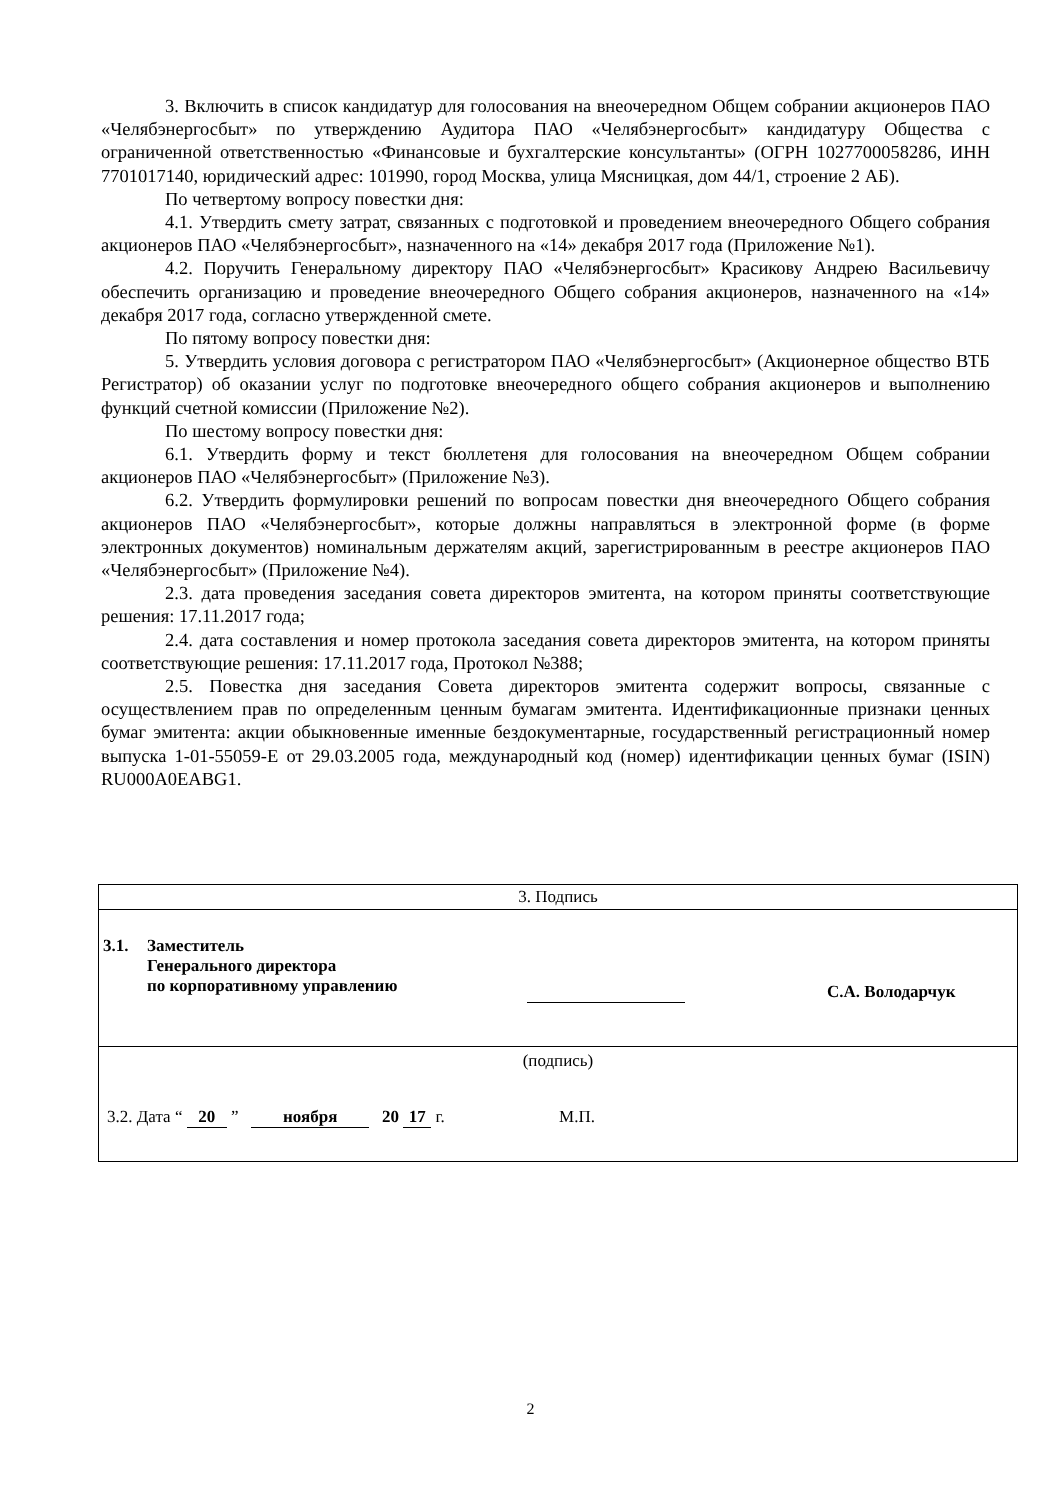3. Включить в список кандидатур для голосования на внеочередном Общем собрании акционеров ПАО «Челябэнергосбыт» по утверждению Аудитора ПАО «Челябэнергосбыт» кандидатуру Общества с ограниченной ответственностью «Финансовые и бухгалтерские консультанты» (ОГРН 1027700058286, ИНН 7701017140, юридический адрес: 101990, город Москва, улица Мясницкая, дом 44/1, строение 2 АБ).
По четвертому вопросу повестки дня:
4.1. Утвердить смету затрат, связанных с подготовкой и проведением внеочередного Общего собрания акционеров ПАО «Челябэнергосбыт», назначенного на «14» декабря 2017 года (Приложение №1).
4.2. Поручить Генеральному директору ПАО «Челябэнергосбыт» Красикову Андрею Васильевичу обеспечить организацию и проведение внеочередного Общего собрания акционеров, назначенного на «14» декабря 2017 года, согласно утвержденной смете.
По пятому вопросу повестки дня:
5. Утвердить условия договора с регистратором ПАО «Челябэнергосбыт» (Акционерное общество ВТБ Регистратор) об оказании услуг по подготовке внеочередного общего собрания акционеров и выполнению функций счетной комиссии (Приложение №2).
По шестому вопросу повестки дня:
6.1. Утвердить форму и текст бюллетеня для голосования на внеочередном Общем собрании акционеров ПАО «Челябэнергосбыт» (Приложение №3).
6.2. Утвердить формулировки решений по вопросам повестки дня внеочередного Общего собрания акционеров ПАО «Челябэнергосбыт», которые должны направляться в электронной форме (в форме электронных документов) номинальным держателям акций, зарегистрированным в реестре акционеров ПАО «Челябэнергосбыт» (Приложение №4).
2.3. дата проведения заседания совета директоров эмитента, на котором приняты соответствующие решения: 17.11.2017 года;
2.4. дата составления и номер протокола заседания совета директоров эмитента, на котором приняты соответствующие решения: 17.11.2017 года, Протокол №388;
2.5. Повестка дня заседания Совета директоров эмитента содержит вопросы, связанные с осуществлением прав по определенным ценным бумагам эмитента. Идентификационные признаки ценных бумаг эмитента: акции обыкновенные именные бездокументарные, государственный регистрационный номер выпуска 1-01-55059-E от 29.03.2005 года, международный код (номер) идентификации ценных бумаг (ISIN) RU000A0EABG1.
| 3. Подпись |
| 3.1. Заместитель Генерального директора по корпоративному управлению С.А. Володарчук |
| (подпись) 3.2. Дата “ 20 ” ноября 20 17 г. М.П. |
2